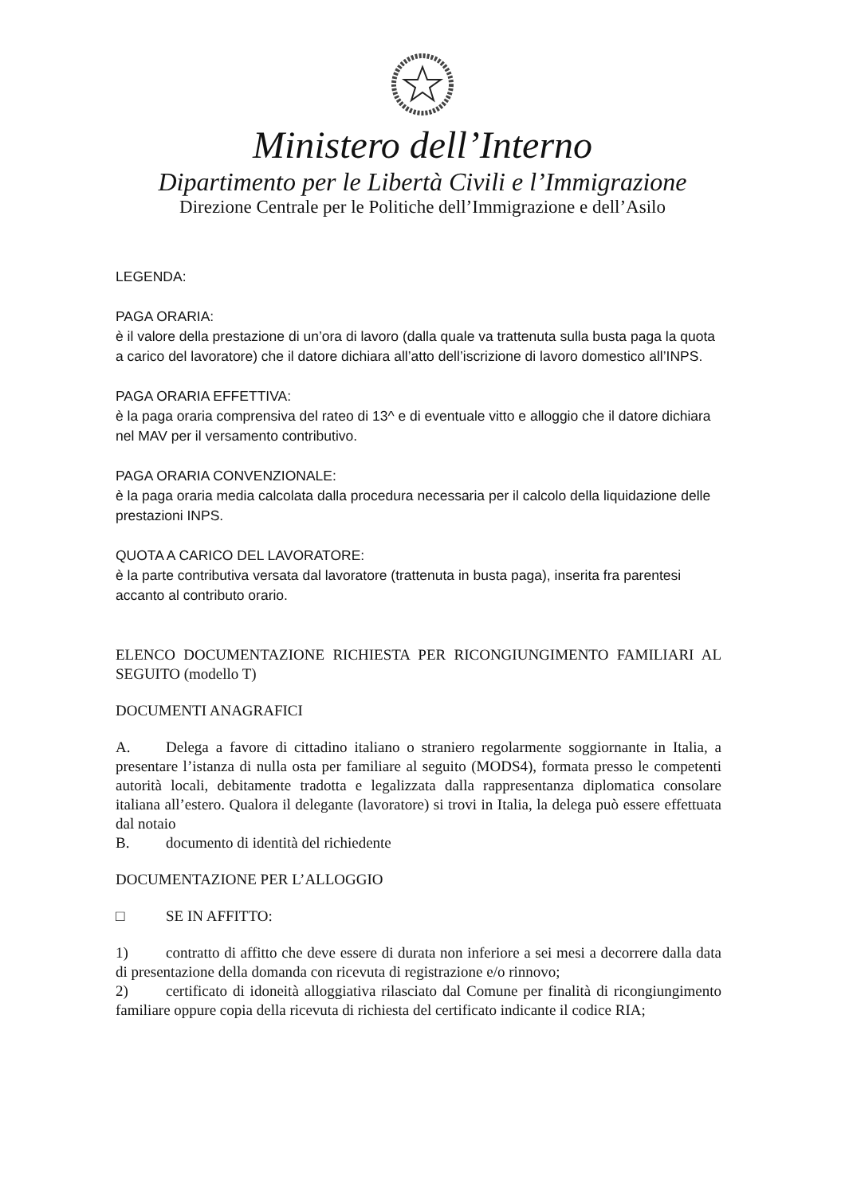Ministero dell’Interno
Dipartimento per le Libertà Civili e l’Immigrazione
Direzione Centrale per le Politiche dell’Immigrazione e dell’Asilo
LEGENDA:
PAGA ORARIA:
è il valore della prestazione di un’ora di lavoro (dalla quale va trattenuta sulla busta paga la quota a carico del lavoratore) che il datore dichiara all’atto dell’iscrizione di lavoro domestico all’INPS.
PAGA ORARIA EFFETTIVA:
è la paga oraria comprensiva del rateo di 13^ e di eventuale vitto e alloggio che il datore dichiara nel MAV per il versamento contributivo.
PAGA ORARIA CONVENZIONALE:
è la paga oraria media calcolata dalla procedura necessaria per il calcolo della liquidazione delle prestazioni INPS.
QUOTA A CARICO DEL LAVORATORE:
è la parte contributiva versata dal lavoratore (trattenuta in busta paga), inserita fra parentesi accanto al contributo orario.
ELENCO DOCUMENTAZIONE RICHIESTA PER RICONGIUNGIMENTO FAMILIARI AL SEGUITO (modello T)
DOCUMENTI ANAGRAFICI
A. Delega a favore di cittadino italiano o straniero regolarmente soggiornante in Italia, a presentare l’istanza di nulla osta per familiare al seguito (MODS4), formata presso le competenti autorità locali, debitamente tradotta e legalizzata dalla rappresentanza diplomatica consolare italiana all’estero. Qualora il delegante (lavoratore) si trovi in Italia, la delega può essere effettuata dal notaio
B. documento di identità del richiedente
DOCUMENTAZIONE PER L’ALLOGGIO
□ SE IN AFFITTO:
1) contratto di affitto che deve essere di durata non inferiore a sei mesi a decorrere dalla data di presentazione della domanda con ricevuta di registrazione e/o rinnovo;
2) certificato di idoneità alloggiativa rilasciato dal Comune per finalità di ricongiungimento familiare oppure copia della ricevuta di richiesta del certificato indicante il codice RIA;